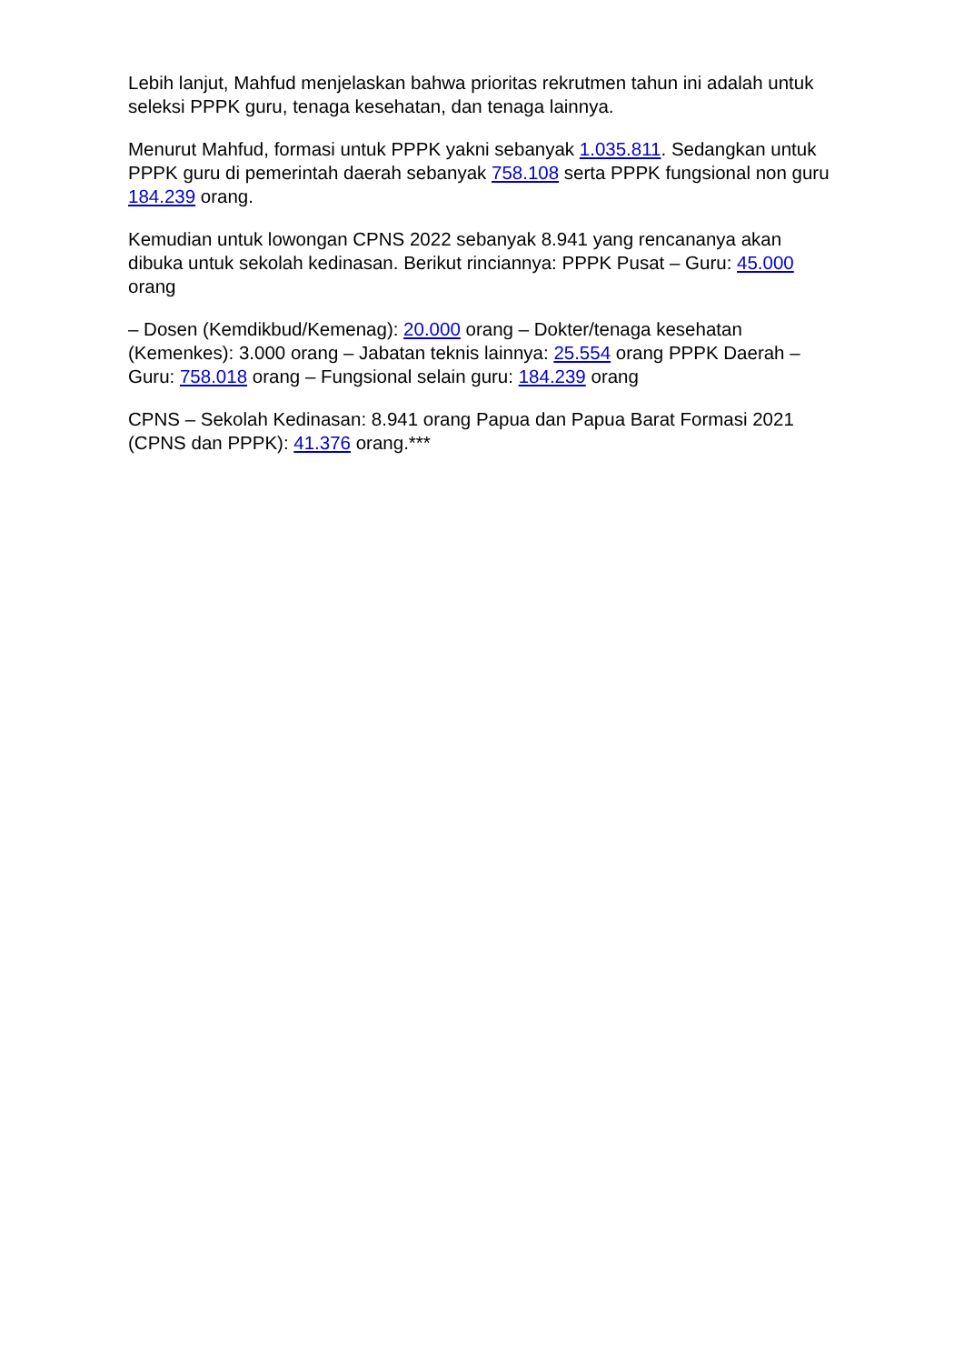Lebih lanjut, Mahfud menjelaskan bahwa prioritas rekrutmen tahun ini adalah untuk seleksi PPPK guru, tenaga kesehatan, dan tenaga lainnya.
Menurut Mahfud, formasi untuk PPPK yakni sebanyak 1.035.811. Sedangkan untuk PPPK guru di pemerintah daerah sebanyak 758.108 serta PPPK fungsional non guru 184.239 orang.
Kemudian untuk lowongan CPNS 2022 sebanyak 8.941 yang rencananya akan dibuka untuk sekolah kedinasan. Berikut rinciannya: PPPK Pusat – Guru: 45.000 orang
– Dosen (Kemdikbud/Kemenag): 20.000 orang – Dokter/tenaga kesehatan (Kemenkes): 3.000 orang – Jabatan teknis lainnya: 25.554 orang PPPK Daerah – Guru: 758.018 orang – Fungsional selain guru: 184.239 orang
CPNS – Sekolah Kedinasan: 8.941 orang Papua dan Papua Barat Formasi 2021 (CPNS dan PPPK): 41.376 orang.***